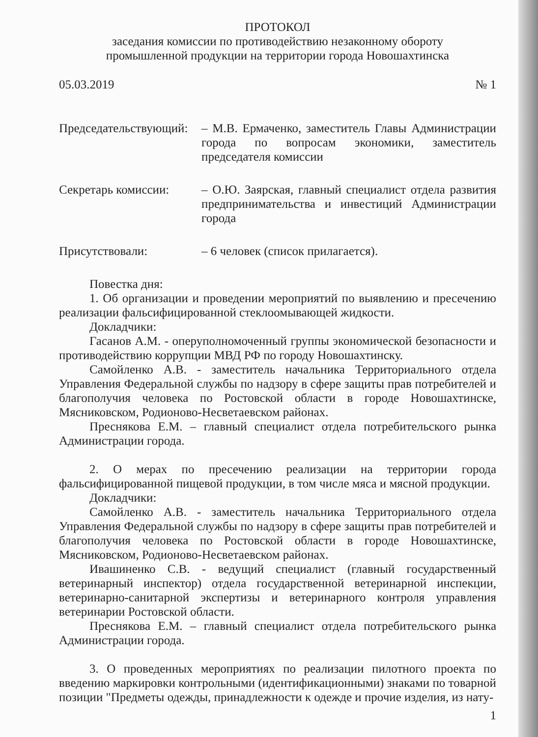ПРОТОКОЛ
заседания комиссии по противодействию незаконному обороту
промышленной продукции на территории города Новошахтинска
05.03.2019 № 1
Председательствующий:
– М.В. Ермаченко, заместитель Главы Администрации города по вопросам экономики, заместитель председателя комиссии
Секретарь комиссии: – О.Ю. Заярская, главный специалист отдела развития предпринимательства и инвестиций Администрации города
Присутствовали: – 6 человек (список прилагается).
Повестка дня:
1. Об организации и проведении мероприятий по выявлению и пресечению реализации фальсифицированной стеклоомывающей жидкости.
Докладчики:
Гасанов А.М. - оперуполномоченный группы экономической безопасности и противодействию коррупции МВД РФ по городу Новошахтинску.
Самойленко А.В. - заместитель начальника Территориального отдела Управления Федеральной службы по надзору в сфере защиты прав потребителей и благополучия человека по Ростовской области в городе Новошахтинске, Мясниковском, Родионово-Несветаевском районах.
Преснякова Е.М. – главный специалист отдела потребительского рынка Администрации города.
2. О мерах по пресечению реализации на территории города фальсифицированной пищевой продукции, в том числе мяса и мясной продукции.
Докладчики:
Самойленко А.В. - заместитель начальника Территориального отдела Управления Федеральной службы по надзору в сфере защиты прав потребителей и благополучия человека по Ростовской области в городе Новошахтинске, Мясниковском, Родионово-Несветаевском районах.
Ивашиненко С.В. - ведущий специалист (главный государственный ветеринарный инспектор) отдела государственной ветеринарной инспекции, ветеринарно-санитарной экспертизы и ветеринарного контроля управления ветеринарии Ростовской области.
Преснякова Е.М. – главный специалист отдела потребительского рынка Администрации города.
3. О проведенных мероприятиях по реализации пилотного проекта по введению маркировки контрольными (идентификационными) знаками по товарной позиции "Предметы одежды, принадлежности к одежде и прочие изделия, из нату-
1